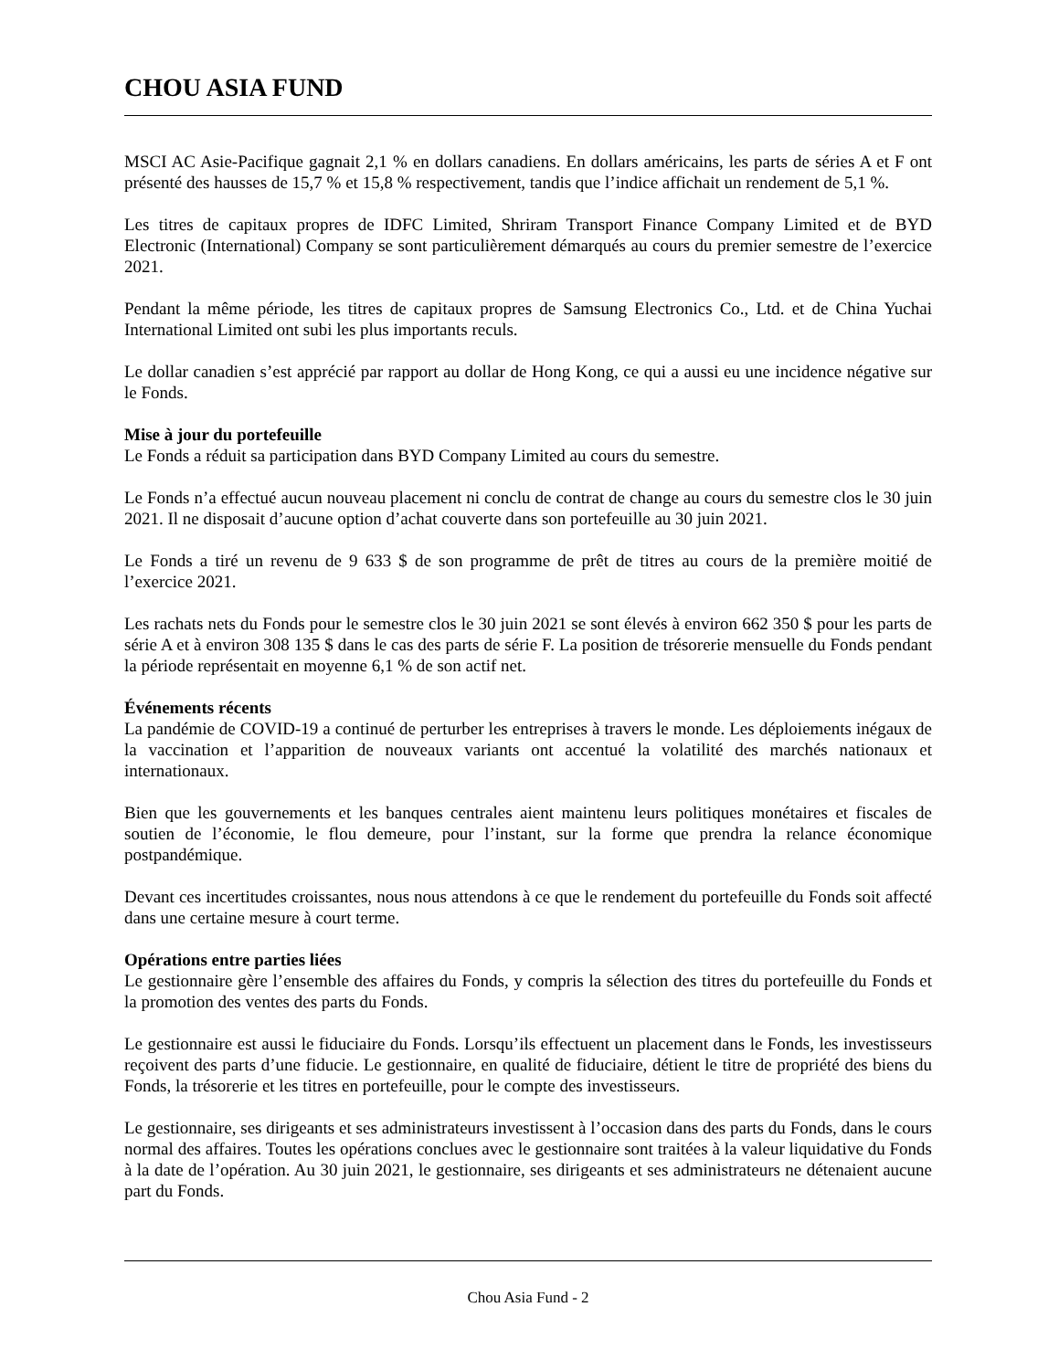CHOU ASIA FUND
MSCI AC Asie-Pacifique gagnait 2,1 % en dollars canadiens. En dollars américains, les parts de séries A et F ont présenté des hausses de 15,7 % et 15,8 % respectivement, tandis que l’indice affichait un rendement de 5,1 %.
Les titres de capitaux propres de IDFC Limited, Shriram Transport Finance Company Limited et de BYD Electronic (International) Company se sont particulièrement démarqués au cours du premier semestre de l’exercice 2021.
Pendant la même période, les titres de capitaux propres de Samsung Electronics Co., Ltd. et de China Yuchai International Limited ont subi les plus importants reculs.
Le dollar canadien s’est apprécié par rapport au dollar de Hong Kong, ce qui a aussi eu une incidence négative sur le Fonds.
Mise à jour du portefeuille
Le Fonds a réduit sa participation dans BYD Company Limited au cours du semestre.
Le Fonds n’a effectué aucun nouveau placement ni conclu de contrat de change au cours du semestre clos le 30 juin 2021. Il ne disposait d’aucune option d’achat couverte dans son portefeuille au 30 juin 2021.
Le Fonds a tiré un revenu de 9 633 $ de son programme de prêt de titres au cours de la première moitié de l’exercice 2021.
Les rachats nets du Fonds pour le semestre clos le 30 juin 2021 se sont élevés à environ 662 350 $ pour les parts de série A et à environ 308 135 $ dans le cas des parts de série F. La position de trésorerie mensuelle du Fonds pendant la période représentait en moyenne 6,1 % de son actif net.
Événements récents
La pandémie de COVID-19 a continué de perturber les entreprises à travers le monde. Les déploiements inégaux de la vaccination et l’apparition de nouveaux variants ont accentué la volatilité des marchés nationaux et internationaux.
Bien que les gouvernements et les banques centrales aient maintenu leurs politiques monétaires et fiscales de soutien de l’économie, le flou demeure, pour l’instant, sur la forme que prendra la relance économique postpandémique.
Devant ces incertitudes croissantes, nous nous attendons à ce que le rendement du portefeuille du Fonds soit affecté dans une certaine mesure à court terme.
Opérations entre parties liées
Le gestionnaire gère l’ensemble des affaires du Fonds, y compris la sélection des titres du portefeuille du Fonds et la promotion des ventes des parts du Fonds.
Le gestionnaire est aussi le fiduciaire du Fonds. Lorsqu’ils effectuent un placement dans le Fonds, les investisseurs reçoivent des parts d’une fiducie. Le gestionnaire, en qualité de fiduciaire, détient le titre de propriété des biens du Fonds, la trésorerie et les titres en portefeuille, pour le compte des investisseurs.
Le gestionnaire, ses dirigeants et ses administrateurs investissent à l’occasion dans des parts du Fonds, dans le cours normal des affaires. Toutes les opérations conclues avec le gestionnaire sont traitées à la valeur liquidative du Fonds à la date de l’opération. Au 30 juin 2021, le gestionnaire, ses dirigeants et ses administrateurs ne détenaient aucune part du Fonds.
Chou Asia Fund - 2